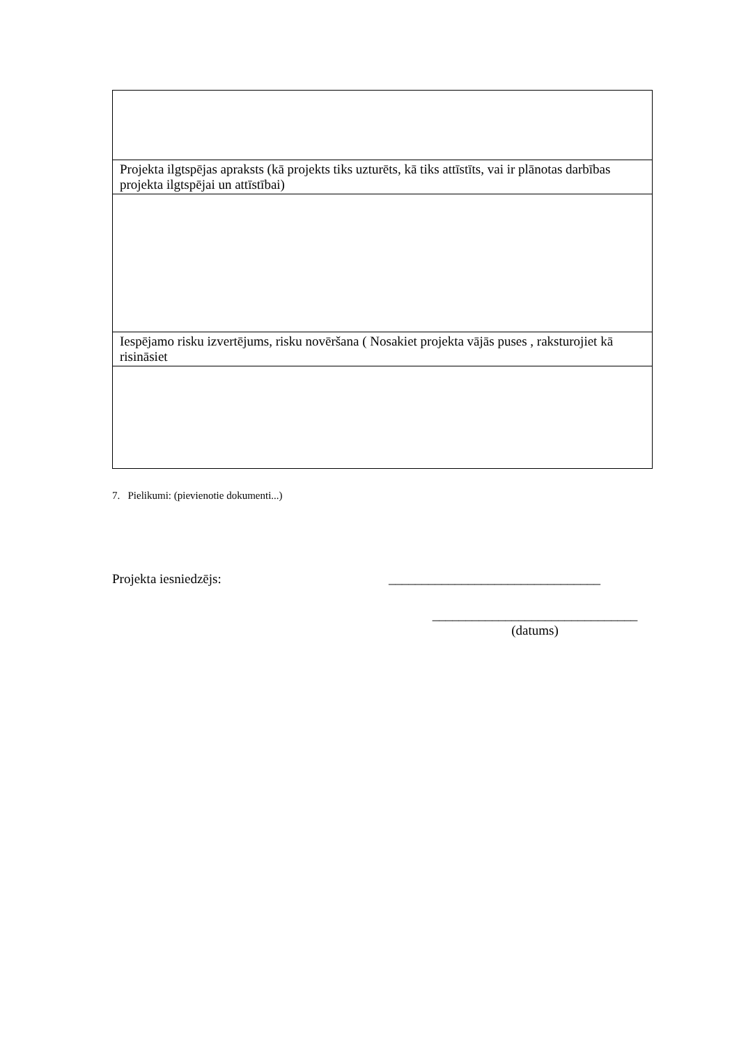| Projekta ilgtspējas apraksts (kā projekts tiks uzturēts, kā tiks attīstīts, vai ir plānotas darbības projekta ilgtspējai un attīstībai) |
| Iespējamo risku izvertējums, risku novēršana ( Nosakiet projekta vājās puses , raksturojiet kā risināsiet |
7. Pielikumi: (pievienotie dokumenti...)
Projekta iesniedzējs: ________________________________
_______________________________
(datums)